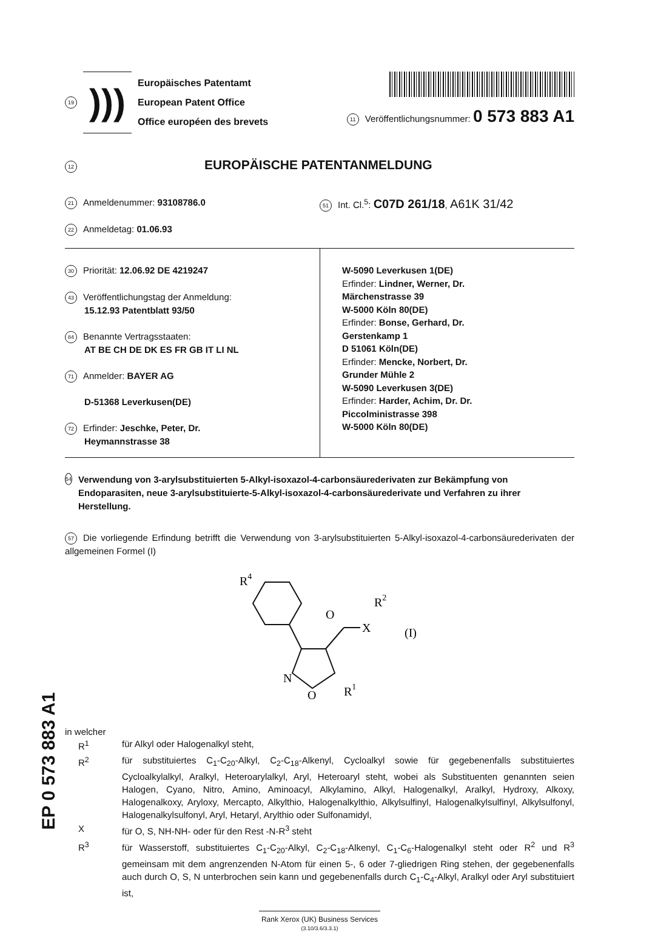19
)))
Europäisches Patentamt
European Patent Office
Office européen des brevets
11 Veröffentlichungsnummer: 0 573 883 A1
12 EUROPÄISCHE PATENTANMELDUNG
21 Anmeldenummer: 93108786.0
51 Int. Cl.<sup>5</sup>: C07D 261/18, A61K 31/42
22 Anmeldetag: 01.06.93
30 Priorität: 12.06.92 DE 4219247
43 Veröffentlichungstag der Anmeldung:
15.12.93 Patentblatt 93/50
84 Benannte Vertragsstaaten:
AT BE CH DE DK ES FR GB IT LI NL
71 Anmelder: BAYER AG
D-51368 Leverkusen(DE)
72 Erfinder: Jeschke, Peter, Dr.
Heymannstrasse 38
W-5090 Leverkusen 1(DE)
Erfinder: Lindner, Werner, Dr.
Märchenstrasse 39
W-5000 Köln 80(DE)
Erfinder: Bonse, Gerhard, Dr.
Gerstenkamp 1
D 51061 Köln(DE)
Erfinder: Mencke, Norbert, Dr.
Grunder Mühle 2
W-5090 Leverkusen 3(DE)
Erfinder: Harder, Achim, Dr. Dr.
Piccolministrasse 398
W-5000 Köln 80(DE)
54 Verwendung von 3-arylsubstituierten 5-Alkyl-isoxazol-4-carbonsäurederivaten zur Bekämpfung von Endoparasiten, neue 3-arylsubstituierte-5-Alkyl-isoxazol-4-carbonsäurederivate und Verfahren zu ihrer Herstellung.
57 Die vorliegende Erfindung betrifft die Verwendung von 3-arylsubstituierten 5-Alkyl-isoxazol-4-carbonsäurederivaten der allgemeinen Formel (I)
R4
O
X
R2
(I)
N
O
R1
in welcher
| R<sup>1</sup> | für Alkyl oder Halogenalkyl steht, |
| R<sup>2</sup> | für substituiertes C<sub>1</sub>-C<sub>20</sub>-Alkyl, C<sub>2</sub>-C<sub>18</sub>-Alkenyl, Cycloalkyl sowie für gegebenenfalls substituiertes Cycloalkylalkyl, Aralkyl, Heteroarylalkyl, Aryl, Heteroaryl steht, wobei als Substituenten genannten seien Halogen, Cyano, Nitro, Amino, Aminoacyl, Alkylamino, Alkyl, Halogenalkyl, Aralkyl, Hydroxy, Alkoxy, Halogenalkoxy, Aryloxy, Mercapto, Alkylthio, Halogenalkylthio, Alkylsulfinyl, Halogenalkylsulfinyl, Alkylsulfonyl, Halogenalkylsulfonyl, Aryl, Hetaryl, Arylthio oder Sulfonamidyl, |
| X | für O, S, NH-NH- oder für den Rest -N-R<sup>3</sup> steht |
| R<sup>3</sup> | für Wasserstoff, substituiertes C<sub>1</sub>-C<sub>20</sub>-Alkyl, C<sub>2</sub>-C<sub>18</sub>-Alkenyl, C<sub>1</sub>-C<sub>6</sub>-Halogenalkyl steht oder R<sup>2</sup> und R<sup>3</sup> gemeinsam mit dem angrenzenden N-Atom für einen 5-, 6 oder 7-gliedrigen Ring stehen, der gegebenenfalls auch durch O, S, N unterbrochen sein kann und gegebenenfalls durch C<sub>1</sub>-C<sub>4</sub>-Alkyl, Aralkyl oder Aryl substituiert ist, |
Rank Xerox (UK) Business Services
(3.10/3.6/3.3.1)
EP 0 573 883 A1